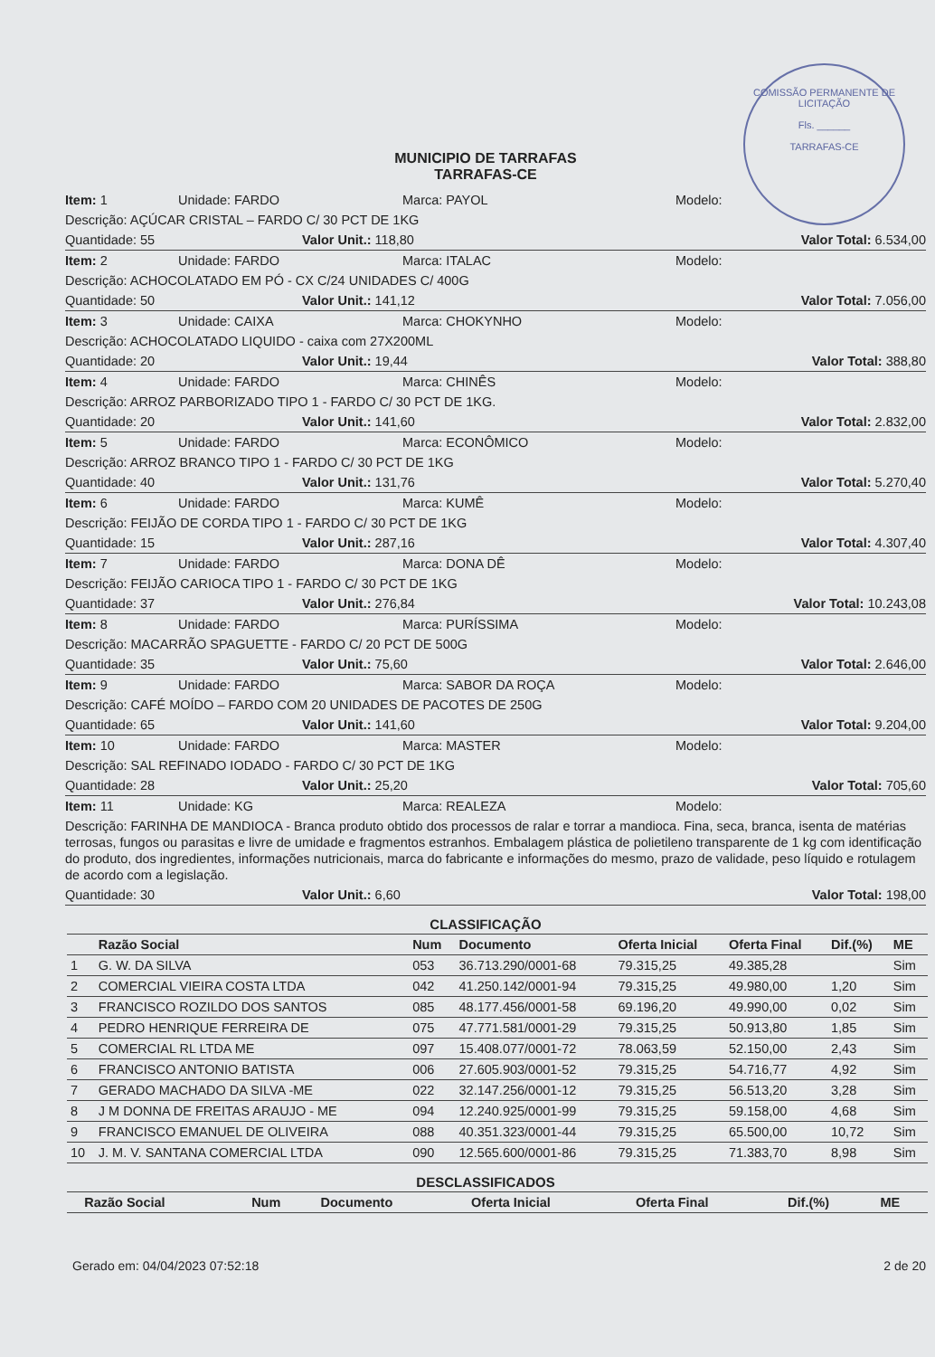COMISSÃO PERMANENTE DE LICITAÇÃO
Fls. ______
TARRAFAS-CE
MUNICIPIO DE TARRAFAS
TARRAFAS-CE
Item: 1 Unidade: FARDO Marca: PAYOL Modelo:
Descrição: AÇÚCAR CRISTAL – FARDO C/ 30 PCT DE 1KG
Quantidade: 55 Valor Unit.: 118,80 Valor Total: 6.534,00
Item: 2 Unidade: FARDO Marca: ITALAC Modelo:
Descrição: ACHOCOLATADO EM PÓ - CX C/24 UNIDADES C/ 400G
Quantidade: 50 Valor Unit.: 141,12 Valor Total: 7.056,00
Item: 3 Unidade: CAIXA Marca: CHOKYNHO Modelo:
Descrição: ACHOCOLATADO LIQUIDO - caixa com 27X200ML
Quantidade: 20 Valor Unit.: 19,44 Valor Total: 388,80
Item: 4 Unidade: FARDO Marca: CHINÊS Modelo:
Descrição: ARROZ PARBORIZADO TIPO 1 - FARDO C/ 30 PCT DE 1KG.
Quantidade: 20 Valor Unit.: 141,60 Valor Total: 2.832,00
Item: 5 Unidade: FARDO Marca: ECONÔMICO Modelo:
Descrição: ARROZ BRANCO TIPO 1 - FARDO C/ 30 PCT DE 1KG
Quantidade: 40 Valor Unit.: 131,76 Valor Total: 5.270,40
Item: 6 Unidade: FARDO Marca: KUMÊ Modelo:
Descrição: FEIJÃO DE CORDA TIPO 1 - FARDO C/ 30 PCT DE 1KG
Quantidade: 15 Valor Unit.: 287,16 Valor Total: 4.307,40
Item: 7 Unidade: FARDO Marca: DONA DÊ Modelo:
Descrição: FEIJÃO CARIOCA TIPO 1 - FARDO C/ 30 PCT DE 1KG
Quantidade: 37 Valor Unit.: 276,84 Valor Total: 10.243,08
Item: 8 Unidade: FARDO Marca: PURÍSSIMA Modelo:
Descrição: MACARRÃO SPAGUETTE - FARDO C/ 20 PCT DE 500G
Quantidade: 35 Valor Unit.: 75,60 Valor Total: 2.646,00
Item: 9 Unidade: FARDO Marca: SABOR DA ROÇA Modelo:
Descrição: CAFÉ MOÍDO – FARDO COM 20 UNIDADES DE PACOTES DE 250G
Quantidade: 65 Valor Unit.: 141,60 Valor Total: 9.204,00
Item: 10 Unidade: FARDO Marca: MASTER Modelo:
Descrição: SAL REFINADO IODADO - FARDO C/ 30 PCT DE 1KG
Quantidade: 28 Valor Unit.: 25,20 Valor Total: 705,60
Item: 11 Unidade: KG Marca: REALEZA Modelo:
Descrição: FARINHA DE MANDIOCA - Branca produto obtido dos processos de ralar e torrar a mandioca. Fina, seca, branca, isenta de matérias terrosas, fungos ou parasitas e livre de umidade e fragmentos estranhos. Embalagem plástica de polietileno transparente de 1 kg com identificação do produto, dos ingredientes, informações nutricionais, marca do fabricante e informações do mesmo, prazo de validade, peso líquido e rotulagem de acordo com a legislação.
Quantidade: 30 Valor Unit.: 6,60 Valor Total: 198,00
CLASSIFICAÇÃO
| | Razão Social | Num | Documento | Oferta Inicial | Oferta Final | Dif.(%) | ME |
| --- | --- | --- | --- | --- | --- | --- | --- |
| 1 | G. W. DA SILVA | 053 | 36.713.290/0001-68 | 79.315,25 | 49.385,28 | | Sim |
| 2 | COMERCIAL VIEIRA COSTA LTDA | 042 | 41.250.142/0001-94 | 79.315,25 | 49.980,00 | 1,20 | Sim |
| 3 | FRANCISCO ROZILDO DOS SANTOS | 085 | 48.177.456/0001-58 | 69.196,20 | 49.990,00 | 0,02 | Sim |
| 4 | PEDRO HENRIQUE FERREIRA DE | 075 | 47.771.581/0001-29 | 79.315,25 | 50.913,80 | 1,85 | Sim |
| 5 | COMERCIAL RL LTDA ME | 097 | 15.408.077/0001-72 | 78.063,59 | 52.150,00 | 2,43 | Sim |
| 6 | FRANCISCO ANTONIO BATISTA | 006 | 27.605.903/0001-52 | 79.315,25 | 54.716,77 | 4,92 | Sim |
| 7 | GERADO MACHADO DA SILVA -ME | 022 | 32.147.256/0001-12 | 79.315,25 | 56.513,20 | 3,28 | Sim |
| 8 | J M DONNA DE FREITAS ARAUJO - ME | 094 | 12.240.925/0001-99 | 79.315,25 | 59.158,00 | 4,68 | Sim |
| 9 | FRANCISCO EMANUEL DE OLIVEIRA | 088 | 40.351.323/0001-44 | 79.315,25 | 65.500,00 | 10,72 | Sim |
| 10 | J. M. V. SANTANA COMERCIAL LTDA | 090 | 12.565.600/0001-86 | 79.315,25 | 71.383,70 | 8,98 | Sim |
DESCLASSIFICADOS
| | Razão Social | Num | Documento | Oferta Inicial | Oferta Final | Dif.(%) | ME |
| --- | --- | --- | --- | --- | --- | --- | --- |
Gerado em: 04/04/2023 07:52:18 2 de 20